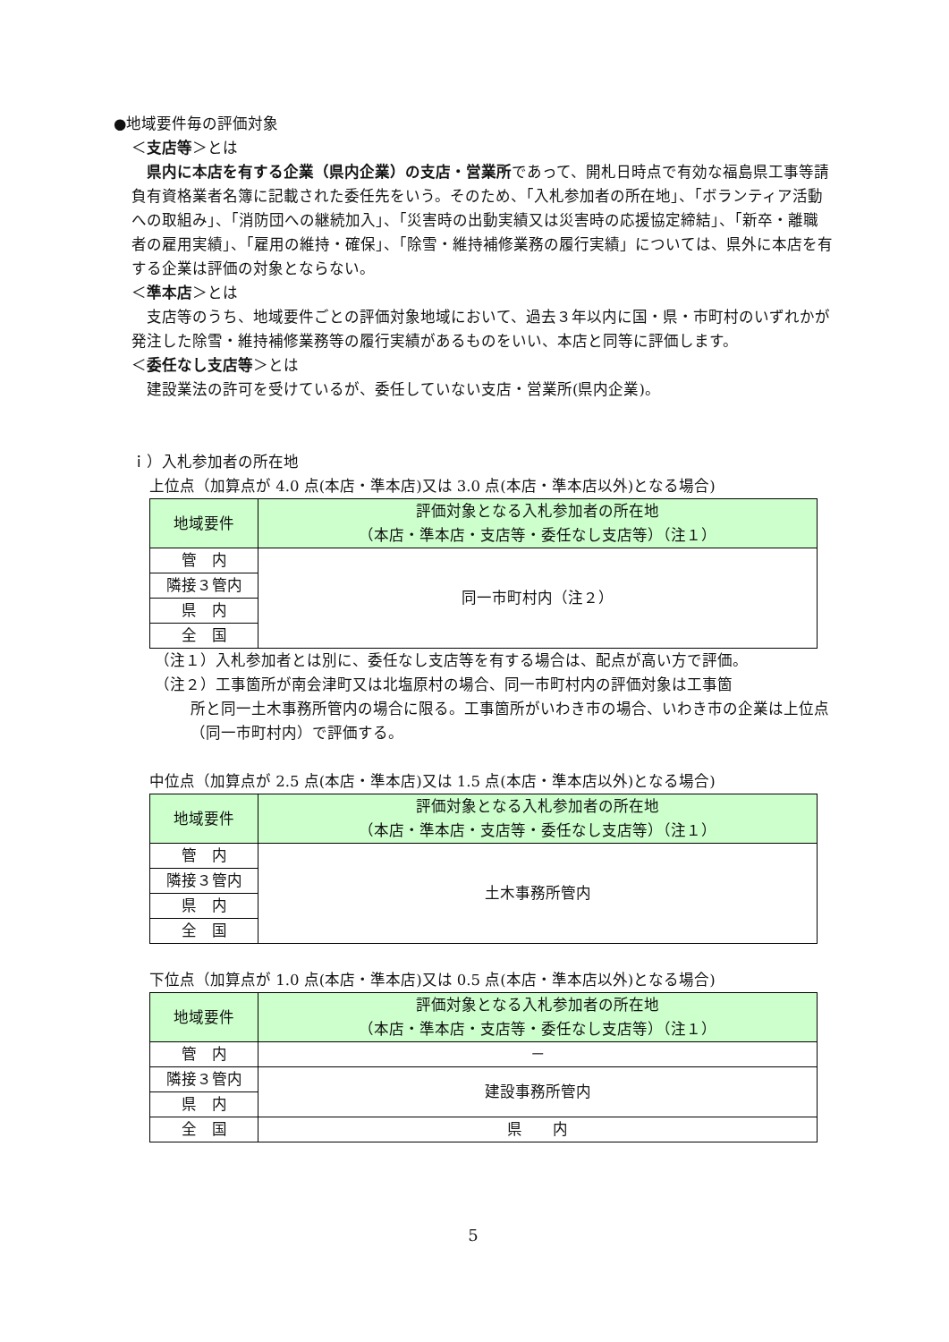●地域要件毎の評価対象
＜支店等＞とは
　県内に本店を有する企業（県内企業）の支店・営業所であって、開札日時点で有効な福島県工事等請負有資格業者名簿に記載された委任先をいう。そのため、「入札参加者の所在地」、「ボランティア活動への取組み」、「消防団への継続加入」、「災害時の出動実績又は災害時の応援協定締結」、「新卒・離職者の雇用実績」、「雇用の維持・確保」、「除雪・維持補修業務の履行実績」については、県外に本店を有する企業は評価の対象とならない。
＜準本店＞とは
　支店等のうち、地域要件ごとの評価対象地域において、過去３年以内に国・県・市町村のいずれかが発注した除雪・維持補修業務等の履行実績があるものをいい、本店と同等に評価します。
＜委任なし支店等＞とは
　建設業法の許可を受けているが、委任していない支店・営業所(県内企業)。
ｉ）入札参加者の所在地
上位点（加算点が 4.0 点(本店・準本店)又は 3.0 点(本店・準本店以外)となる場合)
| 地域要件 | 評価対象となる入札参加者の所在地 （本店・準本店・支店等・委任なし支店等）（注１） |
| --- | --- |
| 管 内 | 同一市町村内（注２） |
| 隣接３管内 | |
| 県 内 | |
| 全 国 | |
（注１）入札参加者とは別に、委任なし支店等を有する場合は、配点が高い方で評価。
（注２）工事箇所が南会津町又は北塩原村の場合、同一市町村内の評価対象は工事箇
所と同一土木事務所管内の場合に限る。工事箇所がいわき市の場合、いわき市の企業は上位点（同一市町村内）で評価する。
中位点（加算点が 2.5 点(本店・準本店)又は 1.5 点(本店・準本店以外)となる場合)
| 地域要件 | 評価対象となる入札参加者の所在地 （本店・準本店・支店等・委任なし支店等）（注１） |
| --- | --- |
| 管 内 | 土木事務所管内 |
| 隣接３管内 | |
| 県 内 | |
| 全 国 | |
下位点（加算点が 1.0 点(本店・準本店)又は 0.5 点(本店・準本店以外)となる場合)
| 地域要件 | 評価対象となる入札参加者の所在地 （本店・準本店・支店等・委任なし支店等）（注１） |
| --- | --- |
| 管 内 | － |
| 隣接３管内 | 建設事務所管内 |
| 県 内 | |
| 全 国 | 県 内 |
5